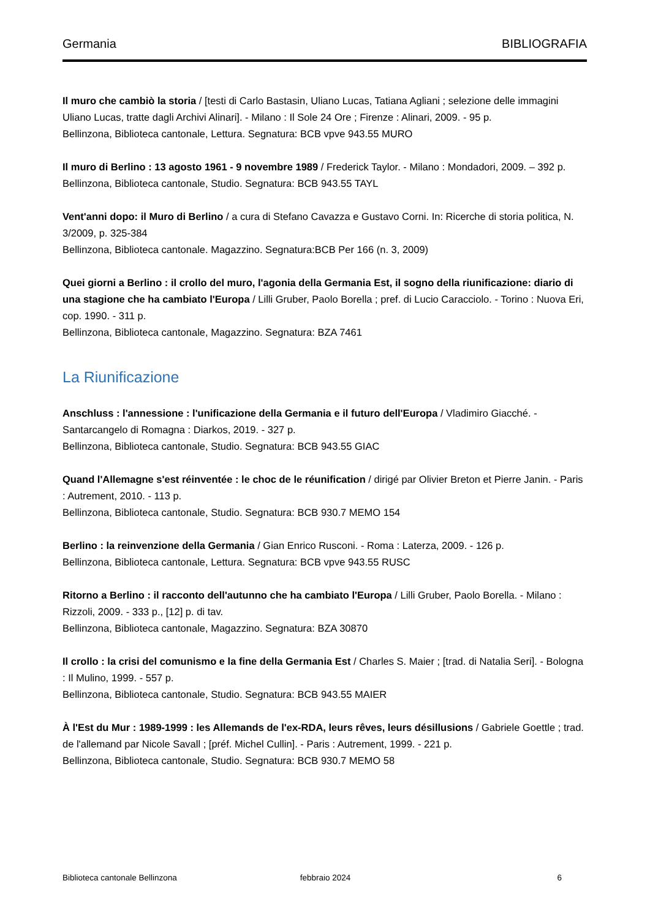Germania BIBLIOGRAFIA
Il muro che cambiò la storia / [testi di Carlo Bastasin, Uliano Lucas, Tatiana Agliani ; selezione delle immagini Uliano Lucas, tratte dagli Archivi Alinari]. - Milano : Il Sole 24 Ore ; Firenze : Alinari, 2009. - 95 p.
Bellinzona, Biblioteca cantonale, Lettura. Segnatura: BCB vpve 943.55 MURO
Il muro di Berlino : 13 agosto 1961 - 9 novembre 1989 / Frederick Taylor. - Milano : Mondadori, 2009. – 392 p.
Bellinzona, Biblioteca cantonale, Studio. Segnatura: BCB 943.55 TAYL
Vent'anni dopo: il Muro di Berlino / a cura di Stefano Cavazza e Gustavo Corni. In: Ricerche di storia politica, N. 3/2009, p. 325-384
Bellinzona, Biblioteca cantonale. Magazzino. Segnatura:BCB Per 166 (n. 3, 2009)
Quei giorni a Berlino : il crollo del muro, l'agonia della Germania Est, il sogno della riunificazione: diario di una stagione che ha cambiato l'Europa / Lilli Gruber, Paolo Borella ; pref. di Lucio Caracciolo. - Torino : Nuova Eri, cop. 1990. - 311 p.
Bellinzona, Biblioteca cantonale, Magazzino. Segnatura: BZA 7461
La Riunificazione
Anschluss : l'annessione : l'unificazione della Germania e il futuro dell'Europa / Vladimiro Giacché. - Santarcangelo di Romagna : Diarkos, 2019. - 327 p.
Bellinzona, Biblioteca cantonale, Studio. Segnatura: BCB 943.55 GIAC
Quand l'Allemagne s'est réinventée : le choc de le réunification / dirigé par Olivier Breton et Pierre Janin. - Paris : Autrement, 2010. - 113 p.
Bellinzona, Biblioteca cantonale, Studio. Segnatura: BCB 930.7 MEMO 154
Berlino : la reinvenzione della Germania / Gian Enrico Rusconi. - Roma : Laterza, 2009. - 126 p.
Bellinzona, Biblioteca cantonale, Lettura. Segnatura: BCB vpve 943.55 RUSC
Ritorno a Berlino : il racconto dell'autunno che ha cambiato l'Europa / Lilli Gruber, Paolo Borella. - Milano : Rizzoli, 2009. - 333 p., [12] p. di tav.
Bellinzona, Biblioteca cantonale, Magazzino. Segnatura: BZA 30870
Il crollo : la crisi del comunismo e la fine della Germania Est / Charles S. Maier ; [trad. di Natalia Seri]. - Bologna : Il Mulino, 1999. - 557 p.
Bellinzona, Biblioteca cantonale, Studio. Segnatura: BCB 943.55 MAIER
À l'Est du Mur : 1989-1999 : les Allemands de l'ex-RDA, leurs rêves, leurs désillusions / Gabriele Goettle ; trad. de l'allemand par Nicole Savall ; [préf. Michel Cullin]. - Paris : Autrement, 1999. - 221 p.
Bellinzona, Biblioteca cantonale, Studio. Segnatura: BCB 930.7 MEMO 58
Biblioteca cantonale Bellinzona febbraio 2024 6